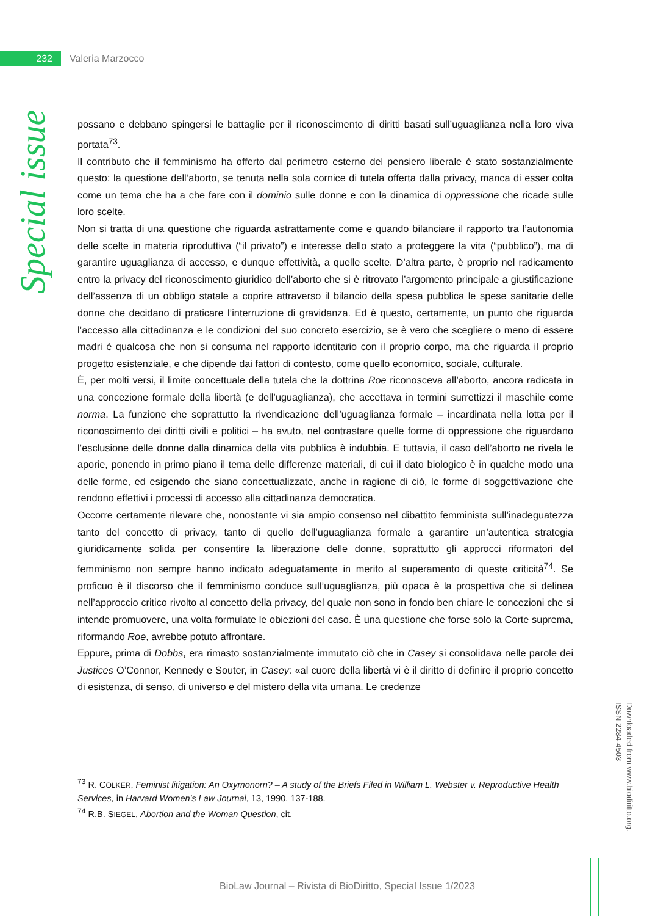232
Valeria Marzocco
Special issue
possano e debbano spingersi le battaglie per il riconoscimento di diritti basati sull’uguaglianza nella loro viva portata<sup>73</sup>.
Il contributo che il femminismo ha offerto dal perimetro esterno del pensiero liberale è stato sostanzialmente questo: la questione dell’aborto, se tenuta nella sola cornice di tutela offerta dalla privacy, manca di esser colta come un tema che ha a che fare con il dominio sulle donne e con la dinamica di oppressione che ricade sulle loro scelte.
Non si tratta di una questione che riguarda astrattamente come e quando bilanciare il rapporto tra l’autonomia delle scelte in materia riproduttiva (“il privato”) e interesse dello stato a proteggere la vita (“pubblico”), ma di garantire uguaglianza di accesso, e dunque effettività, a quelle scelte. D’altra parte, è proprio nel radicamento entro la privacy del riconoscimento giuridico dell’aborto che si è ritrovato l’argomento principale a giustificazione dell’assenza di un obbligo statale a coprire attraverso il bilancio della spesa pubblica le spese sanitarie delle donne che decidano di praticare l’interruzione di gravidanza. Ed è questo, certamente, un punto che riguarda l’accesso alla cittadinanza e le condizioni del suo concreto esercizio, se è vero che scegliere o meno di essere madri è qualcosa che non si consuma nel rapporto identitario con il proprio corpo, ma che riguarda il proprio progetto esistenziale, e che dipende dai fattori di contesto, come quello economico, sociale, culturale.
È, per molti versi, il limite concettuale della tutela che la dottrina Roe riconosceva all’aborto, ancora radicata in una concezione formale della libertà (e dell’uguaglianza), che accettava in termini surrettizzi il maschile come norma. La funzione che soprattutto la rivendicazione dell’uguaglianza formale – incardinata nella lotta per il riconoscimento dei diritti civili e politici – ha avuto, nel contrastare quelle forme di oppressione che riguardano l’esclusione delle donne dalla dinamica della vita pubblica è indubbia. E tuttavia, il caso dell’aborto ne rivela le aporie, ponendo in primo piano il tema delle differenze materiali, di cui il dato biologico è in qualche modo una delle forme, ed esigendo che siano concettualizzate, anche in ragione di ciò, le forme di soggettivazione che rendono effettivi i processi di accesso alla cittadinanza democratica.
Occorre certamente rilevare che, nonostante vi sia ampio consenso nel dibattito femminista sull’inadeguatezza tanto del concetto di privacy, tanto di quello dell’uguaglianza formale a garantire un’autentica strategia giuridicamente solida per consentire la liberazione delle donne, soprattutto gli approcci riformatori del femminismo non sempre hanno indicato adeguatamente in merito al superamento di queste criticità<sup>74</sup>. Se proficuo è il discorso che il femminismo conduce sull’uguaglianza, più opaca è la prospettiva che si delinea nell’approccio critico rivolto al concetto della privacy, del quale non sono in fondo ben chiare le concezioni che si intende promuovere, una volta formulate le obiezioni del caso. È una questione che forse solo la Corte suprema, riformando Roe, avrebbe potuto affrontare.
Eppure, prima di Dobbs, era rimasto sostanzialmente immutato ciò che in Casey si consolidava nelle parole dei Justices O’Connor, Kennedy e Souter, in Casey: «al cuore della libertà vi è il diritto di definire il proprio concetto di esistenza, di senso, di universo e del mistero della vita umana. Le credenze
<sup>73</sup> R. COLKER, Feminist litigation: An Oxymonorn? – A study of the Briefs Filed in William L. Webster v. Reproductive Health Services, in Harvard Women's Law Journal, 13, 1990, 137-188.
<sup>74</sup> R.B. SIEGEL, Abortion and the Woman Question, cit.
Downloaded from www.biodiritto.org.
ISSN 2284-4503
BioLaw Journal – Rivista di BioDiritto, Special Issue 1/2023